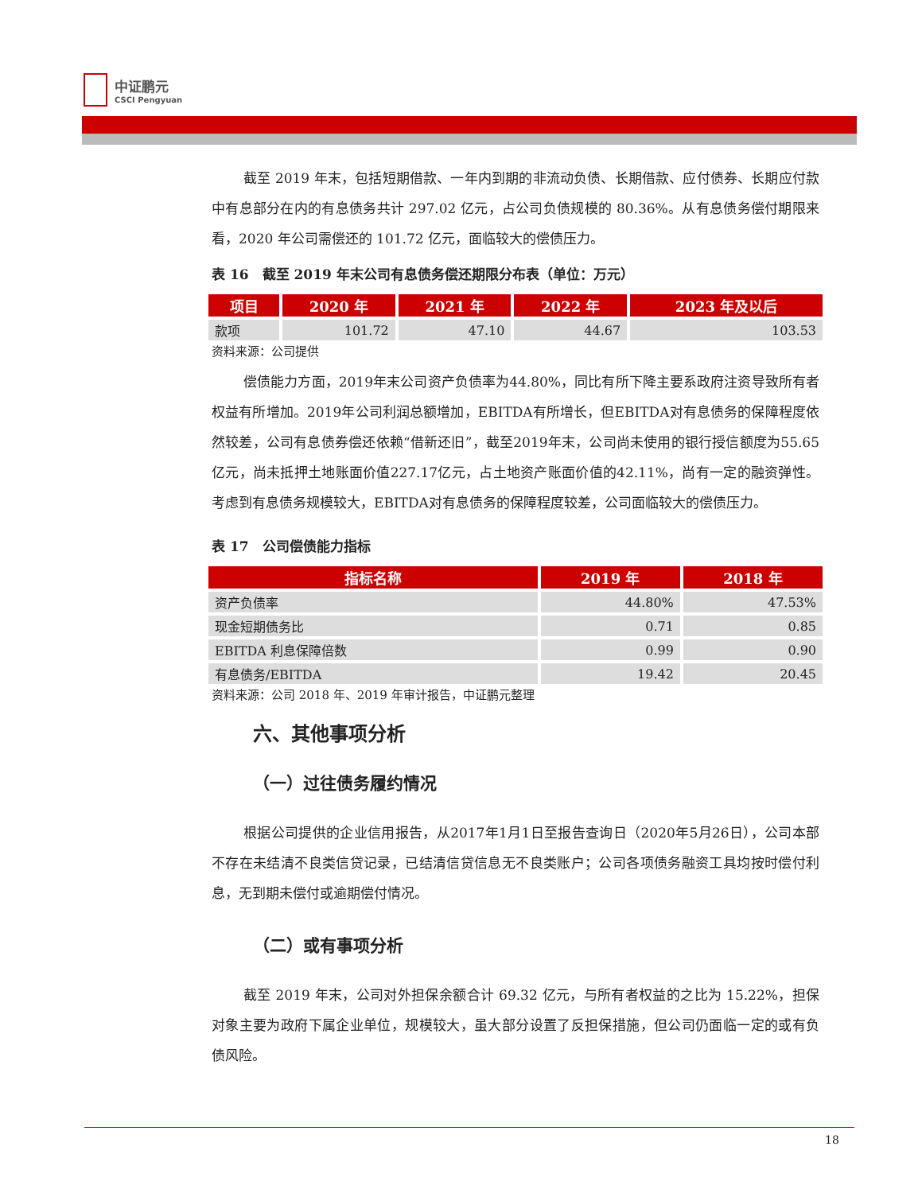中证鹏元
CSCI Pengyuan
截至 2019 年末，包括短期借款、一年内到期的非流动负债、长期借款、应付债券、长期应付款中有息部分在内的有息债务共计 297.02 亿元，占公司负债规模的 80.36%。从有息债务偿付期限来看，2020 年公司需偿还的 101.72 亿元，面临较大的偿债压力。
表 16　截至 2019 年末公司有息债务偿还期限分布表（单位：万元）
| 项目 | 2020 年 | 2021 年 | 2022 年 | 2023 年及以后 |
| --- | --- | --- | --- | --- |
| 款项 | 101.72 | 47.10 | 44.67 | 103.53 |
资料来源：公司提供
偿债能力方面，2019年末公司资产负债率为44.80%，同比有所下降主要系政府注资导致所有者权益有所增加。2019年公司利润总额增加，EBITDA有所增长，但EBITDA对有息债务的保障程度依然较差，公司有息债券偿还依赖“借新还旧”，截至2019年末，公司尚未使用的银行授信额度为55.65亿元，尚未抵押土地账面价值227.17亿元，占土地资产账面价值的42.11%，尚有一定的融资弹性。考虑到有息债务规模较大，EBITDA对有息债务的保障程度较差，公司面临较大的偿债压力。
表 17　公司偿债能力指标
| 指标名称 | 2019 年 | 2018 年 |
| --- | --- | --- |
| 资产负债率 | 44.80% | 47.53% |
| 现金短期债务比 | 0.71 | 0.85 |
| EBITDA 利息保障倍数 | 0.99 | 0.90 |
| 有息债务/EBITDA | 19.42 | 20.45 |
资料来源：公司 2018 年、2019 年审计报告，中证鹏元整理
六、其他事项分析
（一）过往债务履约情况
根据公司提供的企业信用报告，从2017年1月1日至报告查询日（2020年5月26日），公司本部不存在未结清不良类信贷记录，已结清信贷信息无不良类账户；公司各项债务融资工具均按时偿付利息，无到期未偿付或逾期偿付情况。
（二）或有事项分析
截至 2019 年末，公司对外担保余额合计 69.32 亿元，与所有者权益的之比为 15.22%，担保对象主要为政府下属企业单位，规模较大，虽大部分设置了反担保措施，但公司仍面临一定的或有负债风险。
18